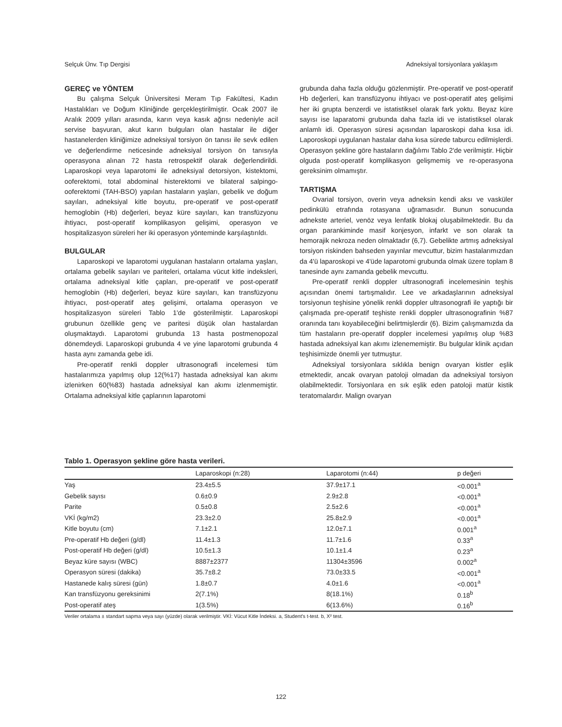Selçuk Ünv. Tıp Dergisi Adneksiyal torsiyonlara yaklaşım
GEREÇ ve YÖNTEM
Bu çalışma Selçuk Üniversitesi Meram Tıp Fakültesi, Kadın Hastalıkları ve Doğum Kliniğinde gerçekleştirilmiştir. Ocak 2007 ile Aralık 2009 yılları arasında, karın veya kasık ağrısı nedeniyle acil servise başvuran, akut karın bulguları olan hastalar ile diğer hastanelerden kliniğimize adneksiyal torsiyon ön tanısı ile sevk edilen ve değerlendirme neticesinde adneksiyal torsiyon ön tanısıyla operasyona alınan 72 hasta retrospektif olarak değerlendirildi. Laparoskopi veya laparotomi ile adneksiyal detorsiyon, kistektomi, ooferektomi, total abdominal histerektomi ve bilateral salpingo-ooferektomi (TAH-BSO) yapılan hastaların yaşları, gebelik ve doğum sayıları, adneksiyal kitle boyutu, pre-operatif ve post-operatif hemoglobin (Hb) değerleri, beyaz küre sayıları, kan transfüzyonu ihtiyacı, post-operatif komplikasyon gelişimi, operasyon ve hospitalizasyon süreleri her iki operasyon yönteminde karşılaştırıldı.
BULGULAR
Laparoskopi ve laparotomi uygulanan hastaların ortalama yaşları, ortalama gebelik sayıları ve pariteleri, ortalama vücut kitle indeksleri, ortalama adneksiyal kitle çapları, pre-operatif ve post-operatif hemoglobin (Hb) değerleri, beyaz küre sayıları, kan transfüzyonu ihtiyacı, post-operatif ateş gelişimi, ortalama operasyon ve hospitalizasyon süreleri Tablo 1'de gösterilmiştir. Laparoskopi grubunun özellikle genç ve paritesi düşük olan hastalardan oluşmaktaydı. Laparotomi grubunda 13 hasta postmenopozal dönemdeydi. Laparoskopi grubunda 4 ve yine laparotomi grubunda 4 hasta aynı zamanda gebe idi.
Pre-operatif renkli doppler ultrasonografi incelemesi tüm hastalarımıza yapılmış olup 12(%17) hastada adneksiyal kan akımı izlenirken 60(%83) hastada adneksiyal kan akımı izlenmemiştir. Ortalama adneksiyal kitle çaplarının laparotomi
grubunda daha fazla olduğu gözlenmiştir. Pre-operatif ve post-operatif Hb değerleri, kan transfüzyonu ihtiyacı ve post-operatif ateş gelişimi her iki grupta benzerdi ve istatistiksel olarak fark yoktu. Beyaz küre sayısı ise laparatomi grubunda daha fazla idi ve istatistiksel olarak anlamlı idi. Operasyon süresi açısından laparoskopi daha kısa idi. Laporoskopi uygulanan hastalar daha kısa sürede taburcu edilmişlerdi. Operasyon şekline göre hastaların dağılımı Tablo 2'de verilmiştir. Hiçbir olguda post-operatif komplikasyon gelişmemiş ve re-operasyona gereksinim olmamıştır.
TARTIŞMA
Ovarial torsiyon, overin veya adneksin kendi aksı ve vasküler pedinkülü etrafında rotasyana uğramasıdır. Bunun sonucunda adnekste arteriel, venöz veya lenfatik blokaj oluşabilmektedir. Bu da organ parankiminde masif konjesyon, infarkt ve son olarak ta hemorajik nekroza neden olmaktadır (6,7). Gebelikte artmış adneksiyal torsiyon riskinden bahseden yayınlar mevcuttur, bizim hastalarımızdan da 4'ü laparoskopi ve 4'üde laparotomi grubunda olmak üzere toplam 8 tanesinde aynı zamanda gebelik mevcuttu.
Pre-operatif renkli doppler ultrasonografi incelemesinin teşhis açısından önemi tartışmalıdır. Lee ve arkadaşlarının adneksiyal torsiyonun teşhisine yönelik renkli doppler ultrasonografi ile yaptığı bir çalışmada pre-operatif teşhiste renkli doppler ultrasonografinin %87 oranında tanı koyabileceğini belirtmişlerdir (6). Bizim çalışmamızda da tüm hastaların pre-operatif doppler incelemesi yapılmış olup %83 hastada adneksiyal kan akımı izlenememiştir. Bu bulgular klinik açıdan teşhisimizde önemli yer tutmuştur.
Adneksiyal torsiyonlara sıklıkla benign ovaryan kistler eşlik etmektedir, ancak ovaryan patoloji olmadan da adneksiyal torsiyon olabilmektedir. Torsiyonlara en sık eşlik eden patoloji matür kistik teratomalardır. Malign ovaryan
Tablo 1. Operasyon şekline göre hasta verileri.
| | Laparoskopi (n:28) | Laparotomi (n:44) | p değeri |
| --- | --- | --- | --- |
| Yaş | 23.4±5.5 | 37.9±17.1 | <0.001<sup>a</sup> |
| Gebelik sayısı | 0.6±0.9 | 2.9±2.8 | <0.001<sup>a</sup> |
| Parite | 0.5±0.8 | 2.5±2.6 | <0.001<sup>a</sup> |
| VKİ (kg/m2) | 23.3±2.0 | 25.8±2.9 | <0.001<sup>a</sup> |
| Kitle boyutu (cm) | 7.1±2.1 | 12.0±7.1 | 0.001<sup>a</sup> |
| Pre-operatif Hb değeri (g/dl) | 11.4±1.3 | 11.7±1.6 | 0.33<sup>a</sup> |
| Post-operatif Hb değeri (g/dl) | 10.5±1.3 | 10.1±1.4 | 0.23<sup>a</sup> |
| Beyaz küre sayısı (WBC) | 8887±2377 | 11304±3596 | 0.002<sup>a</sup> |
| Operasyon süresi (dakika) | 35.7±8.2 | 73.0±33.5 | <0.001<sup>a</sup> |
| Hastanede kalış süresi (gün) | 1.8±0.7 | 4.0±1.6 | <0.001<sup>a</sup> |
| Kan transfüzyonu gereksinimi | 2(7.1%) | 8(18.1%) | 0.18<sup>b</sup> |
| Post-operatif ateş | 1(3.5%) | 6(13.6%) | 0.16<sup>b</sup> |
Veriler ortalama ± standart sapma veya sayı (yüzde) olarak verilmiştir. VKİ: Vücut Kitle İndeksi. a, Student's t-test. b, X² test.
122